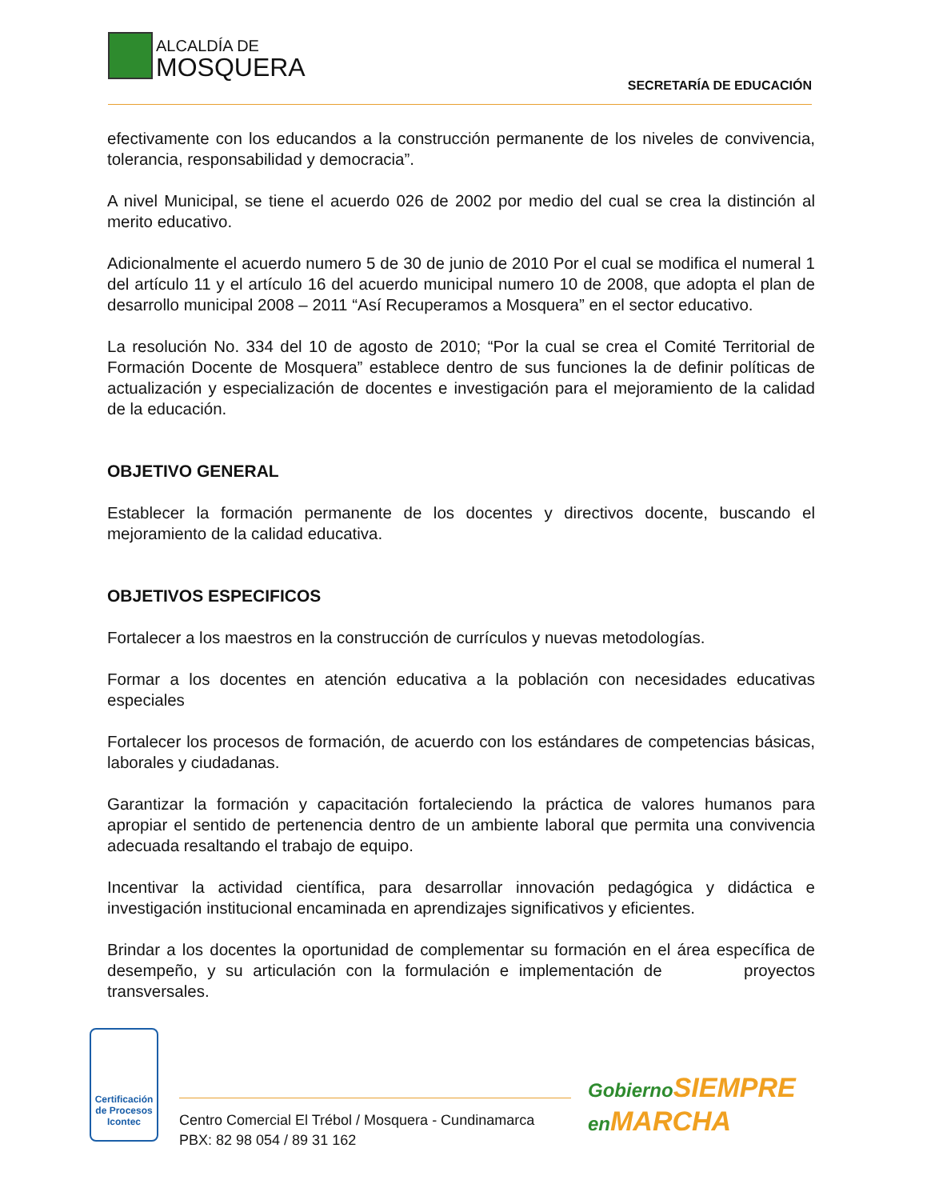ALCALDÍA DE
MOSQUERA
SECRETARÍA DE EDUCACIÓN
efectivamente con los educandos a la construcción permanente de los niveles de convivencia, tolerancia, responsabilidad y democracia”.
A nivel Municipal, se tiene el acuerdo 026 de 2002 por medio del cual se crea la distinción al merito educativo.
Adicionalmente el acuerdo numero 5 de 30 de junio de 2010 Por el cual se modifica el numeral 1 del artículo 11 y el artículo 16 del acuerdo municipal numero 10 de 2008, que adopta el plan de desarrollo municipal 2008 – 2011 “Así Recuperamos a Mosquera” en el sector educativo.
La resolución No. 334 del 10 de agosto de 2010; “Por la cual se crea el Comité Territorial de Formación Docente de Mosquera” establece dentro de sus funciones la de definir políticas de actualización y especialización de docentes e investigación para el mejoramiento de la calidad de la educación.
OBJETIVO GENERAL
Establecer la formación permanente de los docentes y directivos docente, buscando el mejoramiento de la calidad educativa.
OBJETIVOS ESPECIFICOS
Fortalecer a los maestros en la construcción de currículos y nuevas metodologías.
Formar a los docentes en atención educativa a la población con necesidades educativas especiales
Fortalecer los procesos de formación, de acuerdo con los estándares de competencias básicas, laborales y ciudadanas.
Garantizar la formación y capacitación fortaleciendo la práctica de valores humanos para apropiar el sentido de pertenencia dentro de un ambiente laboral que permita una convivencia adecuada resaltando el trabajo de equipo.
Incentivar la actividad científica, para desarrollar innovación pedagógica y didáctica e investigación institucional encaminada en aprendizajes significativos y eficientes.
Brindar a los docentes la oportunidad de complementar su formación en el área específica de desempeño, y su articulación con la formulación e implementación de proyectos transversales.
Certificación de Procesos
Icontec
Centro Comercial El Trébol / Mosquera - Cundinamarca
PBX: 82 98 054 / 89 31 162
Gobierno SIEMPRE
en MARCHA